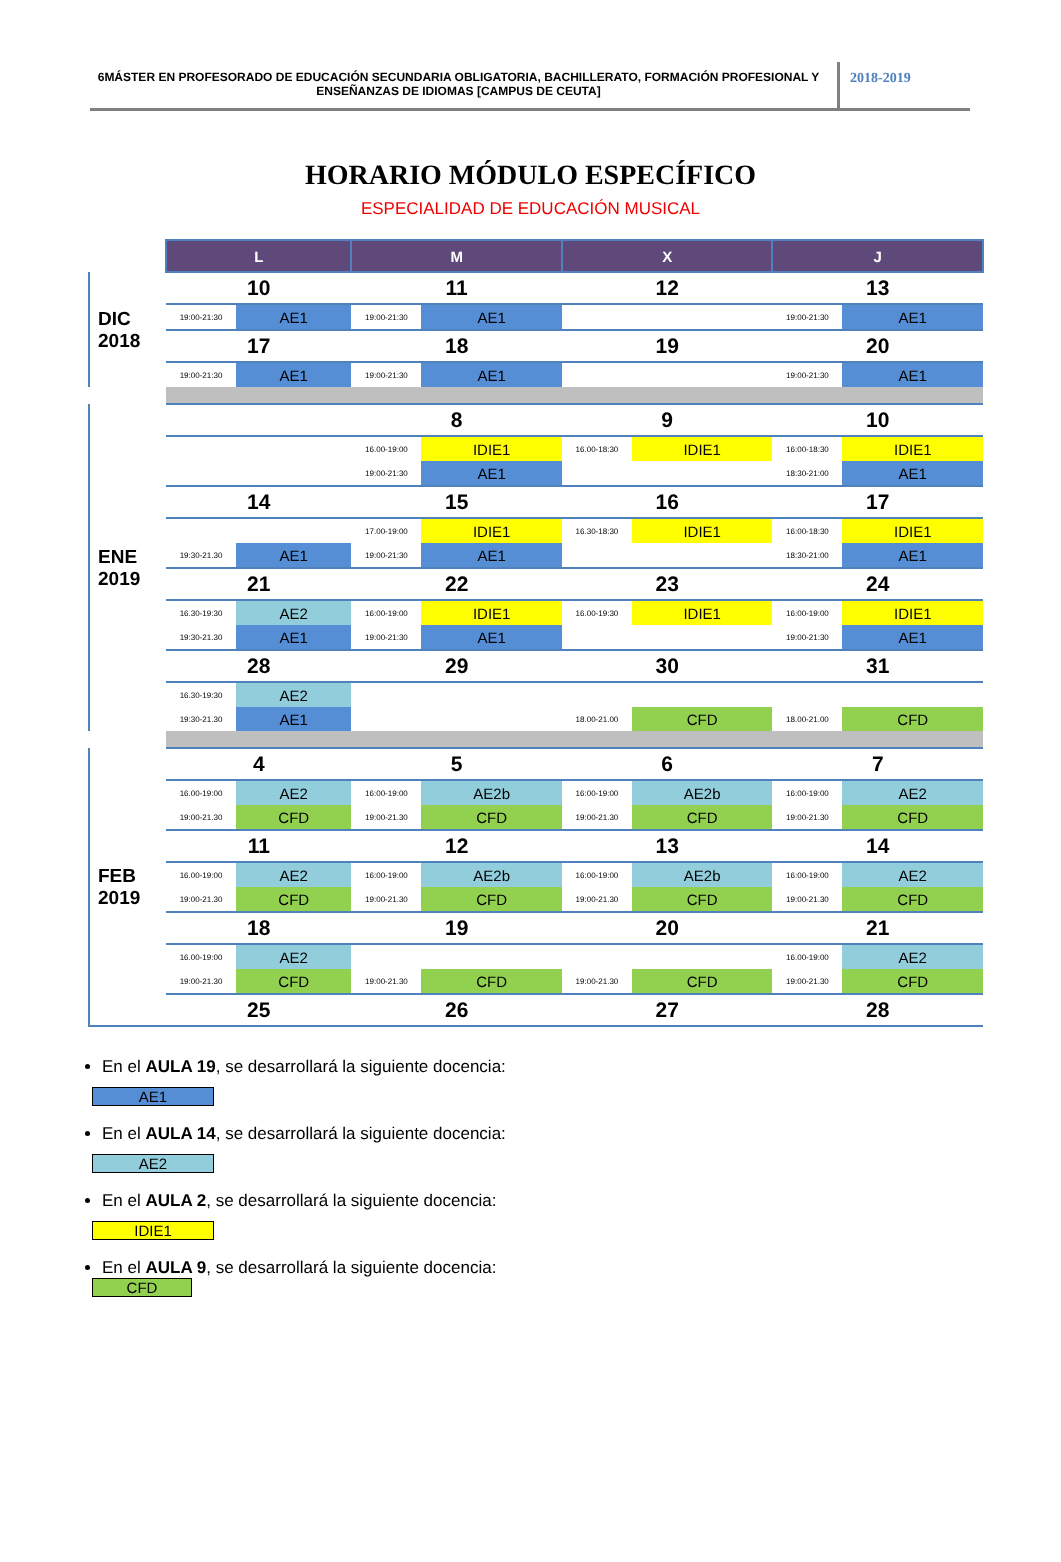6MÁSTER EN PROFESORADO DE EDUCACIÓN SECUNDARIA OBLIGATORIA, BACHILLERATO, FORMACIÓN PROFESIONAL Y ENSEÑANZAS DE IDIOMAS [CAMPUS DE CEUTA]
2018-2019
HORARIO MÓDULO ESPECÍFICO
ESPECIALIDAD DE EDUCACIÓN MUSICAL
| | L | | M | | X | | J | |
| DIC 2018 | 10 | | 11 | | 12 | | 13 | |
| | 19:00-21:30 | AE1 | 19:00-21:30 | AE1 | | | 19:00-21:30 | AE1 |
| | 17 | | 18 | | 19 | | 20 | |
| | 19:00-21:30 | AE1 | 19:00-21:30 | AE1 | | | 19:00-21:30 | AE1 |
| ENE 2019 | | | 8 | | 9 | | 10 | |
| | | | 16.00-19:00 | IDIE1 | 16.00-18:30 | IDIE1 | 16:00-18:30 | IDIE1 |
| | | | 19:00-21:30 | AE1 | | | 18:30-21:00 | AE1 |
| | 14 | | 15 | | 16 | | 17 | |
| | | | 17.00-19:00 | IDIE1 | 16.30-18:30 | IDIE1 | 16:00-18:30 | IDIE1 |
| | 19:30-21.30 | AE1 | 19:00-21:30 | AE1 | | | 18:30-21:00 | AE1 |
| | 21 | | 22 | | 23 | | 24 | |
| | 16.30-19:30 | AE2 | 16:00-19:00 | IDIE1 | 16.00-19:30 | IDIE1 | 16:00-19:00 | IDIE1 |
| | 19:30-21.30 | AE1 | 19:00-21:30 | AE1 | | | 19:00-21:30 | AE1 |
| | 28 | | 29 | | 30 | | 31 | |
| | 16.30-19:30 | AE2 | | | | | | |
| | 19:30-21.30 | AE1 | | | 18.00-21.00 | CFD | 18.00-21.00 | CFD |
| FEB 2019 | 4 | | 5 | | 6 | | 7 | |
| | 16.00-19:00 | AE2 | 16:00-19:00 | AE2b | 16:00-19:00 | AE2b | 16:00-19:00 | AE2 |
| | 19:00-21.30 | CFD | 19:00-21.30 | CFD | 19:00-21.30 | CFD | 19:00-21.30 | CFD |
| | 11 | | 12 | | 13 | | 14 | |
| | 16.00-19:00 | AE2 | 16:00-19:00 | AE2b | 16:00-19:00 | AE2b | 16:00-19:00 | AE2 |
| | 19:00-21.30 | CFD | 19:00-21.30 | CFD | 19:00-21.30 | CFD | 19:00-21.30 | CFD |
| | 18 | | 19 | | 20 | | 21 | |
| | 16.00-19:00 | AE2 | | | | | 16.00-19:00 | AE2 |
| | 19:00-21.30 | CFD | 19:00-21.30 | CFD | 19:00-21.30 | CFD | 19:00-21.30 | CFD |
| | 25 | | 26 | | 27 | | 28 | |
En el AULA 19, se desarrollará la siguiente docencia:
AE1
En el AULA 14, se desarrollará la siguiente docencia:
AE2
En el AULA 2, se desarrollará la siguiente docencia:
IDIE1
En el AULA 9, se desarrollará la siguiente docencia:
CFD